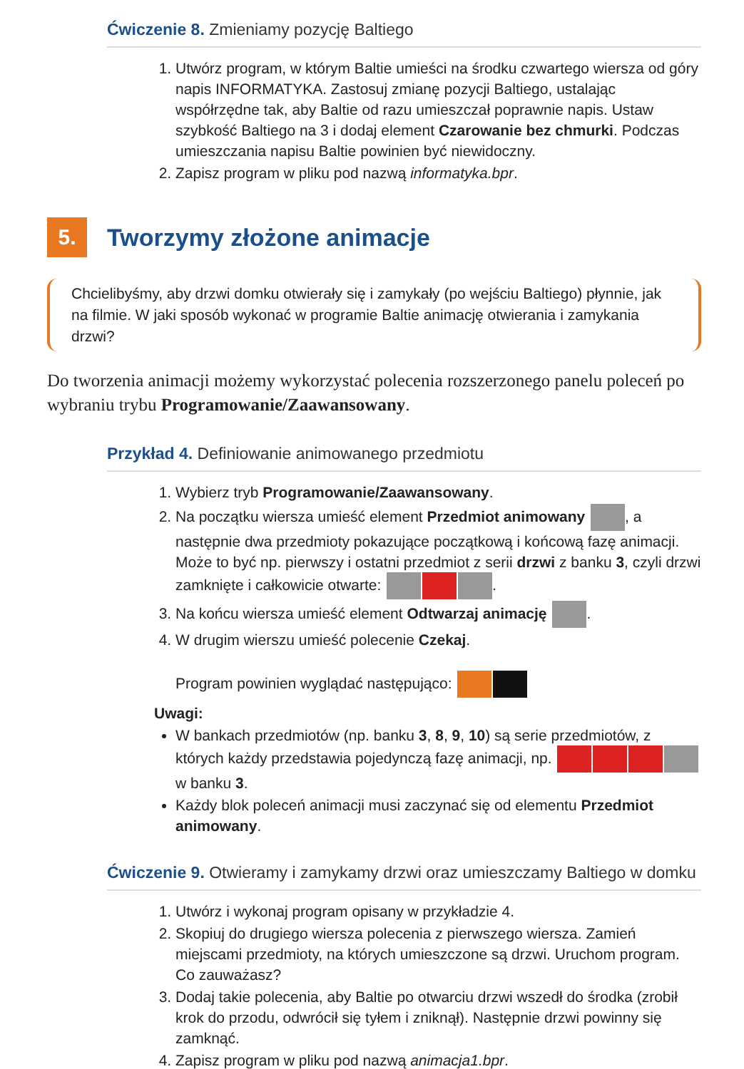Ćwiczenie 8. Zmieniamy pozycję Baltiego
1. Utwórz program, w którym Baltie umieści na środku czwartego wiersza od góry napis INFORMATYKA. Zastosuj zmianę pozycji Baltiego, ustalając współrzędne tak, aby Baltie od razu umieszczał poprawnie napis. Ustaw szybkość Baltiego na 3 i dodaj element Czarowanie bez chmurki. Podczas umieszczania napisu Baltie powinien być niewidoczny.
2. Zapisz program w pliku pod nazwą informatyka.bpr.
5.
Tworzymy złożone animacje
Chcielibyśmy, aby drzwi domku otwierały się i zamykały (po wejściu Baltiego) płynnie, jak na filmie. W jaki sposób wykonać w programie Baltie animację otwierania i zamykania drzwi?
Do tworzenia animacji możemy wykorzystać polecenia rozszerzonego panelu poleceń po wybraniu trybu Programowanie/Zaawansowany.
Przykład 4. Definiowanie animowanego przedmiotu
1. Wybierz tryb Programowanie/Zaawansowany.
2. Na początku wiersza umieść element Przedmiot animowany , a następnie dwa przedmioty pokazujące początkową i końcową fazę animacji. Może to być np. pierwszy i ostatni przedmiot z serii drzwi z banku 3, czyli drzwi zamknięte i całkowicie otwarte: .
3. Na końcu wiersza umieść element Odtwarzaj animację .
4. W drugim wierszu umieść polecenie Czekaj.
Program powinien wyglądać następująco:
Uwagi:
W bankach przedmiotów (np. banku 3, 8, 9, 10) są serie przedmiotów, z których każdy przedstawia pojedynczą fazę animacji, np. w banku 3.
Każdy blok poleceń animacji musi zaczynać się od elementu Przedmiot animowany.
Ćwiczenie 9. Otwieramy i zamykamy drzwi oraz umieszczamy Baltiego w domku
1. Utwórz i wykonaj program opisany w przykładzie 4.
2. Skopiuj do drugiego wiersza polecenia z pierwszego wiersza. Zamień miejscami przedmioty, na których umieszczone są drzwi. Uruchom program. Co zauważasz?
3. Dodaj takie polecenia, aby Baltie po otwarciu drzwi wszedł do środka (zrobił krok do przodu, odwrócił się tyłem i zniknął). Następnie drzwi powinny się zamknąć.
4. Zapisz program w pliku pod nazwą animacja1.bpr.